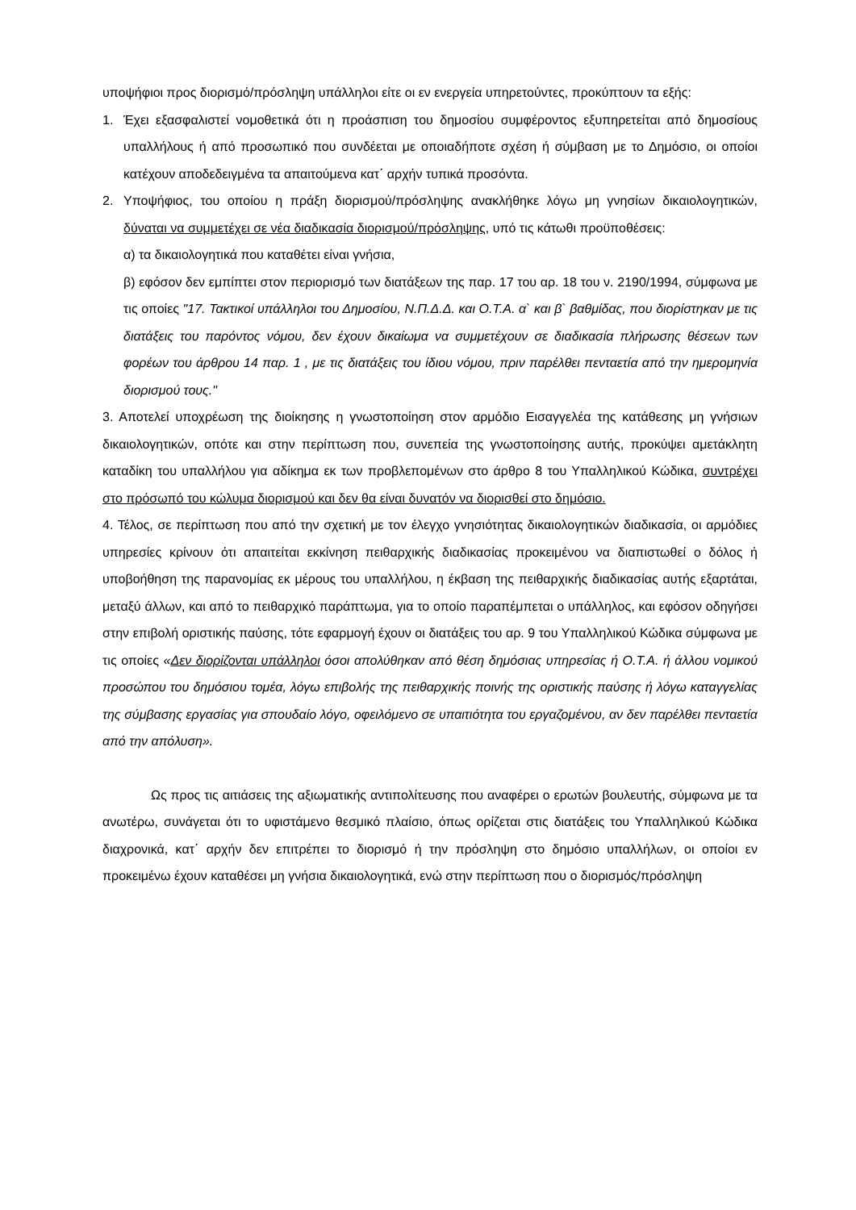υποψήφιοι προς διορισμό/πρόσληψη υπάλληλοι είτε οι εν ενεργεία υπηρετούντες, προκύπτουν τα εξής:
1. Έχει εξασφαλιστεί νομοθετικά ότι η προάσπιση του δημοσίου συμφέροντος εξυπηρετείται από δημοσίους υπαλλήλους ή από προσωπικό που συνδέεται με οποιαδήποτε σχέση ή σύμβαση με το Δημόσιο, οι οποίοι κατέχουν αποδεδειγμένα τα απαιτούμενα κατ΄ αρχήν τυπικά προσόντα.
2. Υποψήφιος, του οποίου η πράξη διορισμού/πρόσληψης ανακλήθηκε λόγω μη γνησίων δικαιολογητικών, δύναται να συμμετέχει σε νέα διαδικασία διορισμού/πρόσληψης, υπό τις κάτωθι προϋποθέσεις:
α) τα δικαιολογητικά που καταθέτει είναι γνήσια,
β) εφόσον δεν εμπίπτει στον περιορισμό των διατάξεων της παρ. 17 του αρ. 18 του ν. 2190/1994, σύμφωνα με τις οποίες "17. Τακτικοί υπάλληλοι του Δημοσίου, Ν.Π.Δ.Δ. και Ο.Τ.Α. α` και β` βαθμίδας, που διορίστηκαν με τις διατάξεις του παρόντος νόμου, δεν έχουν δικαίωμα να συμμετέχουν σε διαδικασία πλήρωσης θέσεων των φορέων του άρθρου 14 παρ. 1 , με τις διατάξεις του ίδιου νόμου, πριν παρέλθει πενταετία από την ημερομηνία διορισμού τους."
3. Αποτελεί υποχρέωση της διοίκησης η γνωστοποίηση στον αρμόδιο Εισαγγελέα της κατάθεσης μη γνήσιων δικαιολογητικών, οπότε και στην περίπτωση που, συνεπεία της γνωστοποίησης αυτής, προκύψει αμετάκλητη καταδίκη του υπαλλήλου για αδίκημα εκ των προβλεπομένων στο άρθρο 8 του Υπαλληλικού Κώδικα, συντρέχει στο πρόσωπό του κώλυμα διορισμού και δεν θα είναι δυνατόν να διορισθεί στο δημόσιο.
4. Τέλος, σε περίπτωση που από την σχετική με τον έλεγχο γνησιότητας δικαιολογητικών διαδικασία, οι αρμόδιες υπηρεσίες κρίνουν ότι απαιτείται εκκίνηση πειθαρχικής διαδικασίας προκειμένου να διαπιστωθεί ο δόλος ή υποβοήθηση της παρανομίας εκ μέρους του υπαλλήλου, η έκβαση της πειθαρχικής διαδικασίας αυτής εξαρτάται, μεταξύ άλλων, και από το πειθαρχικό παράπτωμα, για το οποίο παραπέμπεται ο υπάλληλος, και εφόσον οδηγήσει στην επιβολή οριστικής παύσης, τότε εφαρμογή έχουν οι διατάξεις του αρ. 9 του Υπαλληλικού Κώδικα σύμφωνα με τις οποίες «Δεν διορίζονται υπάλληλοι όσοι απολύθηκαν από θέση δημόσιας υπηρεσίας ή Ο.Τ.Α. ή άλλου νομικού προσώπου του δημόσιου τομέα, λόγω επιβολής της πειθαρχικής ποινής της οριστικής παύσης ή λόγω καταγγελίας της σύμβασης εργασίας για σπουδαίο λόγο, οφειλόμενο σε υπαιτιότητα του εργαζομένου, αν δεν παρέλθει πενταετία από την απόλυση».
Ως προς τις αιτιάσεις της αξιωματικής αντιπολίτευσης που αναφέρει ο ερωτών βουλευτής, σύμφωνα με τα ανωτέρω, συνάγεται ότι το υφιστάμενο θεσμικό πλαίσιο, όπως ορίζεται στις διατάξεις του Υπαλληλικού Κώδικα διαχρονικά, κατ΄ αρχήν δεν επιτρέπει το διορισμό ή την πρόσληψη στο δημόσιο υπαλλήλων, οι οποίοι εν προκειμένω έχουν καταθέσει μη γνήσια δικαιολογητικά, ενώ στην περίπτωση που ο διορισμός/πρόσληψη